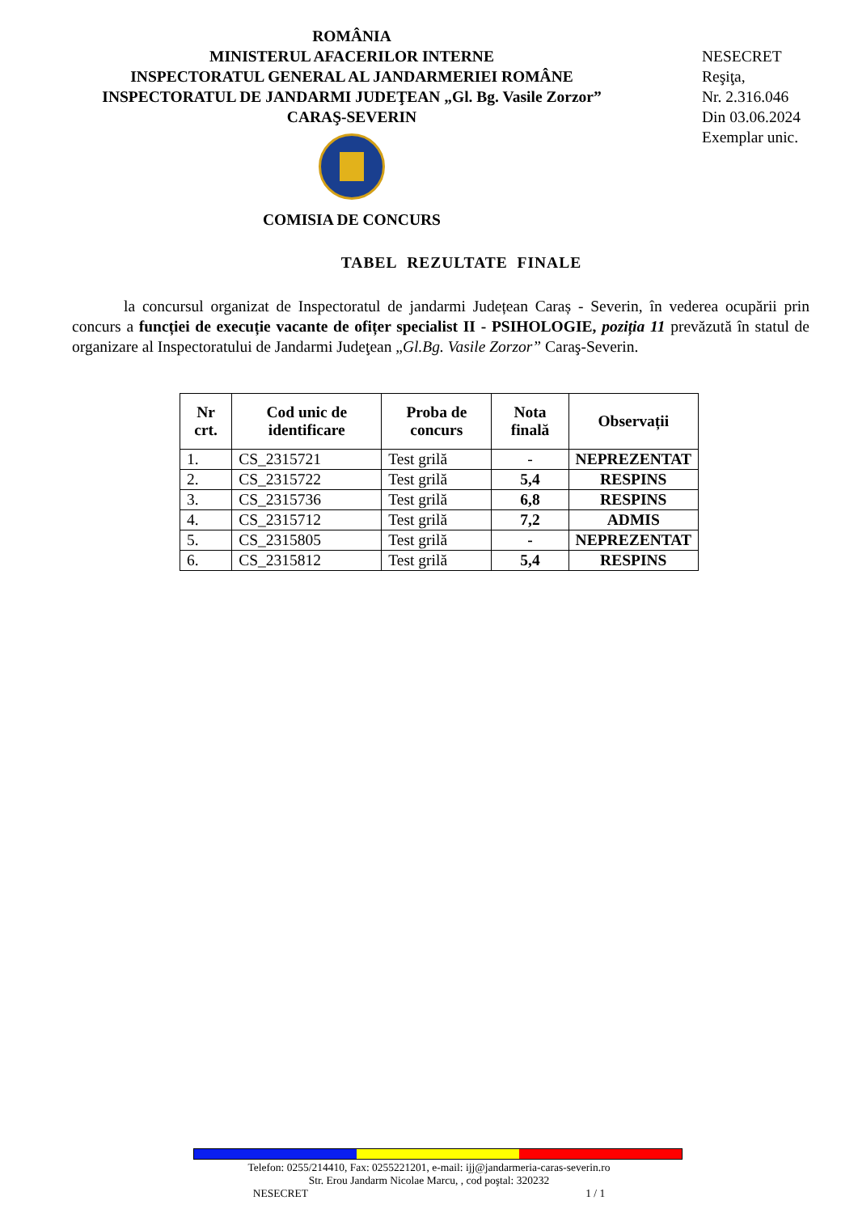ROMÂNIA
MINISTERUL AFACERILOR INTERNE
INSPECTORATUL GENERAL AL JANDARMERIEI ROMÂNE
INSPECTORATUL DE JANDARMI JUDEŢEAN „Gl. Bg. Vasile Zorzor”
CARAŞ-SEVERIN
COMISIA DE CONCURS
NESECRET
Reşiţa,
Nr. 2.316.046
Din 03.06.2024
Exemplar unic.
TABEL REZULTATE FINALE
la concursul organizat de Inspectoratul de jandarmi Județean Caraș - Severin, în vederea ocupării prin concurs a funcției de execuție vacante de ofițer specialist II - PSIHOLOGIE, poziția 11 prevăzută în statul de organizare al Inspectoratului de Jandarmi Judeţean „Gl.Bg. Vasile Zorzor” Caraş-Severin.
| Nr crt. | Cod unic de identificare | Proba de concurs | Nota finală | Observații |
| --- | --- | --- | --- | --- |
| 1. | CS_2315721 | Test grilă | - | NEPREZENTAT |
| 2. | CS_2315722 | Test grilă | 5,4 | RESPINS |
| 3. | CS_2315736 | Test grilă | 6,8 | RESPINS |
| 4. | CS_2315712 | Test grilă | 7,2 | ADMIS |
| 5. | CS_2315805 | Test grilă | - | NEPREZENTAT |
| 6. | CS_2315812 | Test grilă | 5,4 | RESPINS |
Telefon: 0255/214410, Fax: 0255221201, e-mail: ijj@jandarmeria-caras-severin.ro
Str. Erou Jandarm Nicolae Marcu, , cod poştal: 320232
NESECRET 1 / 1